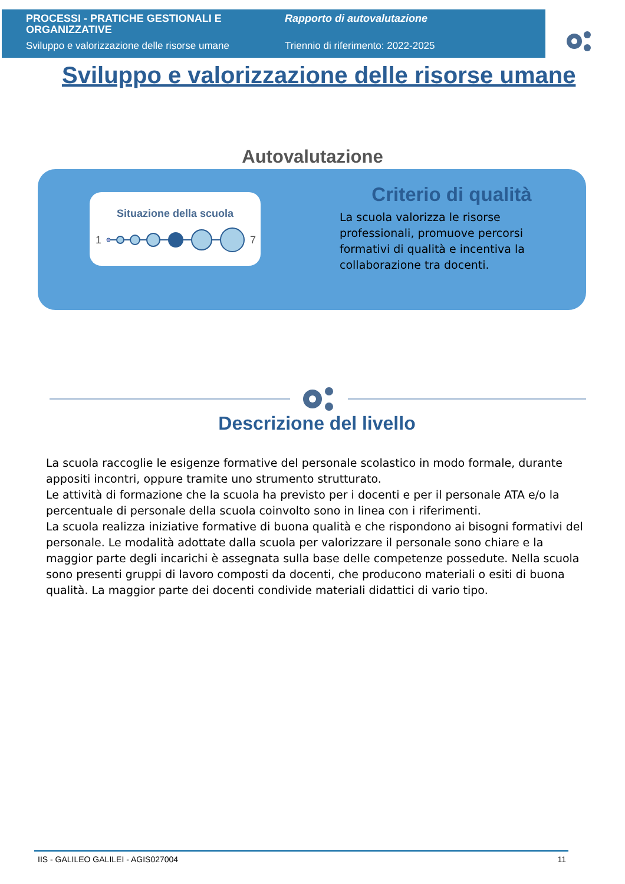PROCESSI - PRATICHE GESTIONALI E ORGANIZZATIVE
Sviluppo e valorizzazione delle risorse umane
Rapporto di autovalutazione
Triennio di riferimento: 2022-2025
Sviluppo e valorizzazione delle risorse umane
Autovalutazione
Situazione della scuola
1
7
Criterio di qualità
La scuola valorizza le risorse professionali, promuove percorsi formativi di qualità e incentiva la collaborazione tra docenti.
Descrizione del livello
La scuola raccoglie le esigenze formative del personale scolastico in modo formale, durante appositi incontri, oppure tramite uno strumento strutturato.
Le attività di formazione che la scuola ha previsto per i docenti e per il personale ATA e/o la percentuale di personale della scuola coinvolto sono in linea con i riferimenti.
La scuola realizza iniziative formative di buona qualità e che rispondono ai bisogni formativi del personale. Le modalità adottate dalla scuola per valorizzare il personale sono chiare e la maggior parte degli incarichi è assegnata sulla base delle competenze possedute. Nella scuola sono presenti gruppi di lavoro composti da docenti, che producono materiali o esiti di buona qualità. La maggior parte dei docenti condivide materiali didattici di vario tipo.
IIS - GALILEO GALILEI - AGIS027004 11